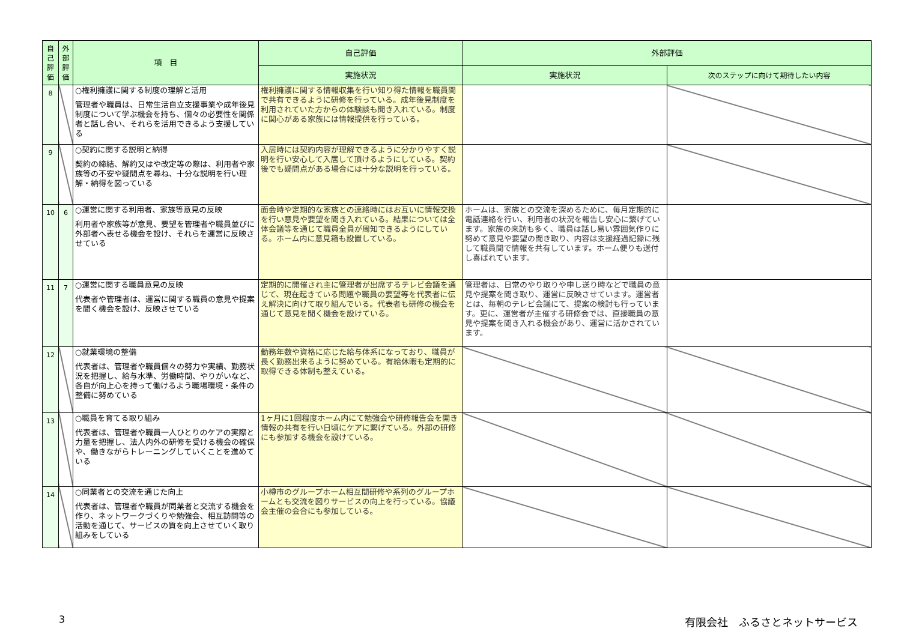| 自己評価 | 外部評価 | 項 目 | 自己評価 | 外部評価 | |
| --- | --- | --- | --- | --- | --- |
| | | | 実施状況 | 実施状況 | 次のステップに向けて期待したい内容 |
| 8 | | ○権利擁護に関する制度の理解と活用 管理者や職員は、日常生活自立支援事業や成年後見制度について学ぶ機会を持ち、個々の必要性を関係者と話し合い、それらを活用できるよう支援している | 権利擁護に関する情報収集を行い知り得た情報を職員間で共有できるように研修を行っている。成年後見制度を利用されていた方からの体験談も聞き入れている。制度に関心がある家族には情報提供を行っている。 | | |
| 9 | | ○契約に関する説明と納得 契約の締結、解約又はや改定等の際は、利用者や家族等の不安や疑問点を尋ね、十分な説明を行い理解・納得を図っている | 入居時には契約内容が理解できるように分かりやすく説明を行い安心して入居して頂けるようにしている。契約後でも疑問点がある場合には十分な説明を行っている。 | | |
| 10 | 6 | ○運営に関する利用者、家族等意見の反映 利用者や家族等が意見、要望を管理者や職員並びに外部者へ表せる機会を設け、それらを運営に反映させている | 面会時や定期的な家族との連絡時にはお互いに情報交換を行い意見や要望を聞き入れている。結果については全体会議等を通じて職員全員が周知できるようにしている。ホーム内に意見箱も設置している。 | ホームは、家族との交流を深めるために、毎月定期的に電話連絡を行い、利用者の状況を報告し安心に繋げています。家族の来訪も多く、職員は話し易い雰囲気作りに努めて意見や要望の聞き取り、内容は支援経過記録に残して職員間で情報を共有しています。ホーム便りも送付し喜ばれています。 | |
| 11 | 7 | ○運営に関する職員意見の反映 代表者や管理者は、運営に関する職員の意見や提案を聞く機会を設け、反映させている | 定期的に開催され主に管理者が出席するテレビ会議を通じて、現在起きている問題や職員の要望等を代表者に伝え解決に向けて取り組んでいる。代表者も研修の機会を通じて意見を聞く機会を設けている。 | 管理者は、日常のやり取りや申し送り時などで職員の意見や提案を聞き取り、運営に反映させています。運営者とは、毎朝のテレビ会議にて、提案の検討も行っています。更に、運営者が主催する研修会では、直接職員の意見や提案を聞き入れる機会があり、運営に活かされています。 | |
| 12 | | ○就業環境の整備 代表者は、管理者や職員個々の努力や実績、勤務状況を把握し、給与水準、労働時間、やりがいなど、各自が向上心を持って働けるよう職場環境・条件の整備に努めている | 勤務年数や資格に応じた給与体系になっており、職員が長く勤務出来るように努めている。有給休暇も定期的に取得できる体制も整えている。 | | |
| 13 | | ○職員を育てる取り組み 代表者は、管理者や職員一人ひとりのケアの実際と力量を把握し、法人内外の研修を受ける機会の確保や、働きながらトレーニングしていくことを進めている | 1ヶ月に1回程度ホーム内にて勉強会や研修報告会を開き情報の共有を行い日頃にケアに繋げている。外部の研修にも参加する機会を設けている。 | | |
| 14 | | ○同業者との交流を通じた向上 代表者は、管理者や職員が同業者と交流する機会を作り、ネットワークづくりや勉強会、相互訪問等の活動を通じて、サービスの質を向上させていく取り組みをしている | 小樽市のグループホーム相互間研修や系列のグループホームとも交流を図りサービスの向上を行っている。協議会主催の会合にも参加している。 | | |
3 有限会社　ふるさとネットサービス